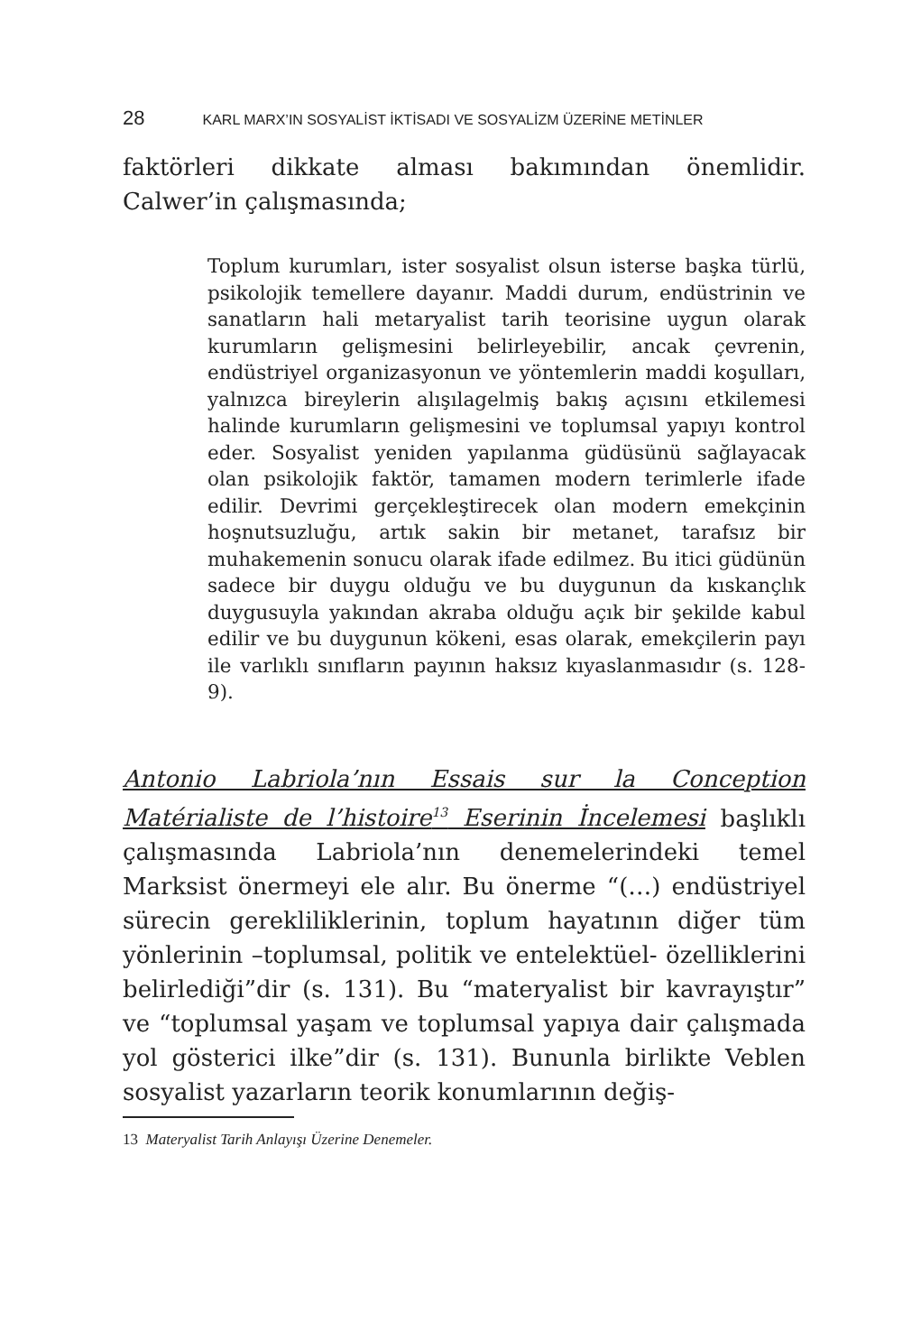28 KARL MARX’IN SOSYALİST İKTİSADI VE SOSYALİZM ÜZERİNE METİNLER
faktörleri dikkate alması bakımından önemlidir. Calwer’in çalışmasında;
Toplum kurumları, ister sosyalist olsun isterse başka türlü, psikolojik temellere dayanır. Maddi durum, endüstrinin ve sanatların hali metaryalist tarih teorisine uygun olarak kurumların gelişmesini belirleyebilir, ancak çevrenin, endüstriyel organizasyonun ve yöntemlerin maddi koşulları, yalnızca bireylerin alışılagelmiş bakış açısını etkilemesi halinde kurumların gelişmesini ve toplumsal yapıyı kontrol eder. Sosyalist yeniden yapılanma güdüsünü sağlayacak olan psikolojik faktör, tamamen modern terimlerle ifade edilir. Devrimi gerçekleştirecek olan modern emekçinin hoşnutsuzluğu, artık sakin bir metanet, tarafsız bir muhakemenin sonucu olarak ifade edilmez. Bu itici güdünün sadece bir duygu olduğu ve bu duygunun da kıskançlık duygusuyla yakından akraba olduğu açık bir şekilde kabul edilir ve bu duygunun kökeni, esas olarak, emekçilerin payı ile varlıklı sınıfların payının haksız kıyaslanmasıdır (s. 128-9).
Antonio Labriola’nın Essais sur la Conception Matérialiste de l’histoire<sup>13</sup> Eserinin İncelemesi başlıklı çalışmasında Labriola’nın denemelerindeki temel Marksist önermeyi ele alır. Bu önerme “(…) endüstriyel sürecin gerekliliklerinin, toplum hayatının diğer tüm yönlerinin –toplumsal, politik ve entelektüel- özelliklerini belirlediği”dir (s. 131). Bu “materyalist bir kavrayıştır” ve “toplumsal yaşam ve toplumsal yapıya dair çalışmada yol gösterici ilke”dir (s. 131). Bununla birlikte Veblen sosyalist yazarların teorik konumlarının değiş-
13 Materyalist Tarih Anlayışı Üzerine Denemeler.